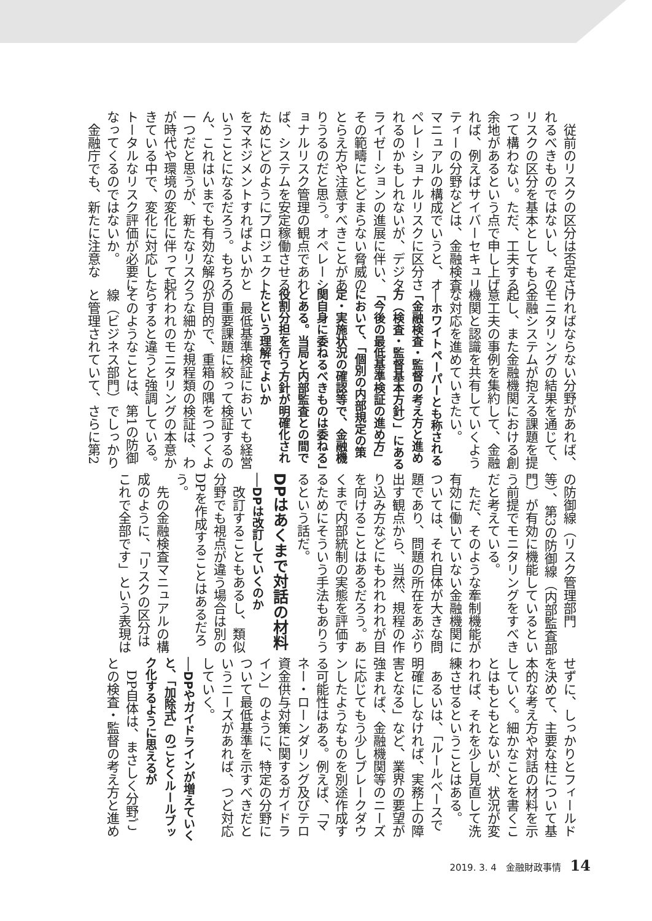従前のリスクの区分は否定されるべきものではないし、そのリスクの区分を基本としてもらって構わない。ただ、工夫する余地があるという点で申し上げれば、例えばサイバーセキュリティーの分野などは、金融検査マニュアルの構成でいうと、オペレーショナルリスクに区分されるのかもしれないが、デジタライゼーションの進展に伴い、その範疇にとどまらない脅威のとらえ方や注意すべきことがありうるのだと思う。オペレーショナルリスク管理の観点であれば、システムを安定稼働させるためにどのようにプロジェクトをマネジメントすればよいかということになるだろう。もちろん、これはいまでも有効な解の一つだと思うが、新たなリスクが時代や環境の変化に伴って起きている中で、変化に対応したトータルなリスク評価が必要になってくるのではないか。
　金融庁でも、新たに注意な
ければならない分野があれば、モニタリングの結果を通じて、金融システムが抱える課題を提起し、また金融機関における創意工夫の事例を集約して、金融機関と認識を共有していくような対応を進めていきたい。
──ホワイトペーパーとも称される「金融検査・監督の考え方と進め方（検査・監督基本方針）」にある「今後の最低基準検証の進め方」において、「個別の内部規定の策定・実施状況の確認等で、金融機関自身に委ねるべきものは委ねる」とある。当局と内部監査との間で役割分担を行う方針が明確化されたという理解でよいか
　最低基準検証においても経営の重要課題に絞って検証するのが目的で、重箱の隅をつつくような細かな規程類の検証は、われわれのモニタリングの本意からすると違うと強調している。そのようなことは、第1の防御線（ビジネス部門）でしっかりと管理されていて、さらに第2
の防御線（リスク管理部門等）、第3の防御線（内部監査部門）が有効に機能しているという前提でモニタリングをすべきだと考えている。
　ただ、そのような牽制機能が有効に働いていない金融機関については、それ自体が大きな問題であり、問題の所在をあぶり出す観点から、当然、規程の作り込み方などにもわれわれが目を向けることはあるだろう。あくまで内部統制の実態を評価するためにそういう手法もありうるという話だ。
DPはあくまで対話の材料
──DPは改訂していくのか
　改訂することもあるし、類似分野でも視点が違う場合は別のDPを作成することはあるだろう。
　先の金融検査マニュアルの構成のように、「リスクの区分はこれで全部です」という表現は
せずに、しっかりとフィールドを決めて、主要な柱について基本的な考え方や対話の材料を示していく。細かなことを書くことはもともとないが、状況が変われば、それを少し見直して洗練させるということはある。
　あるいは、「ルールベースで明確にしなければ、実務上の障害となる」など、業界の要望が強まれば、金融機関等のニーズに応じてもう少しブレークダウンしたようなものを別途作成する可能性はある。例えば、「マネー・ローンダリング及びテロ資金供与対策に関するガイドライン」のように、特定の分野について最低基準を示すべきだというニーズがあれば、つど対応していく。
──DPやガイドラインが増えていくと、「加除式」のごとくルールブック化するように思えるが
　DP自体は、まさしく分野ごとの検査・監督の考え方と進め
2019. 3. 4　金融財政事情 14